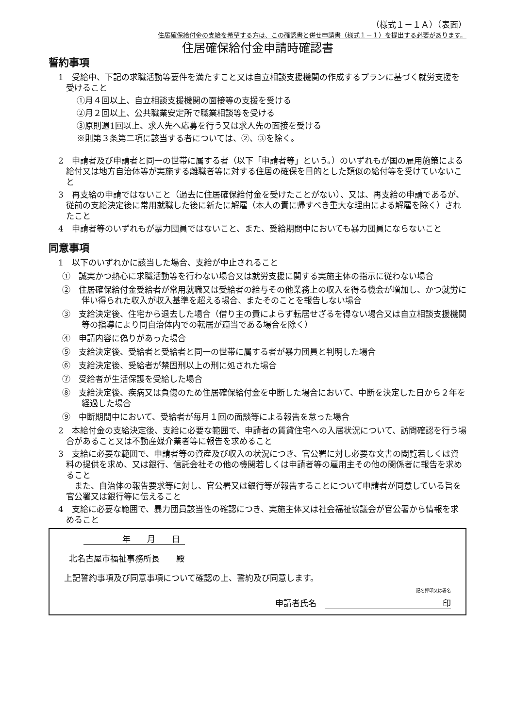（様式１－１Ａ）（表面）
住居確保給付金の支給を希望する方は、この確認書と併せ申請書（様式１－１）を提出する必要があります。
住居確保給付金申請時確認書
誓約事項
1　受給中、下記の求職活動等要件を満たすこと又は自立相談支援機関の作成するプランに基づく就労支援を受けること
①月４回以上、自立相談支援機関の面接等の支援を受ける
②月２回以上、公共職業安定所で職業相談等を受ける
③原則週1回以上、求人先へ応募を行う又は求人先の面接を受ける
※則第３条第二項に該当する者については、②、③を除く。
2　申請者及び申請者と同一の世帯に属する者（以下「申請者等」という。）のいずれもが国の雇用施策による給付又は地方自治体等が実施する離職者等に対する住居の確保を目的とした類似の給付等を受けていないこと
3　再支給の申請ではないこと（過去に住居確保給付金を受けたことがない）、又は、再支給の申請であるが、従前の支給決定後に常用就職した後に新たに解雇（本人の責に帰すべき重大な理由による解雇を除く）されたこと
4　申請者等のいずれもが暴力団員ではないこと、また、受給期間中においても暴力団員にならないこと
同意事項
1　以下のいずれかに該当した場合、支給が中止されること
①　誠実かつ熱心に求職活動等を行わない場合又は就労支援に関する実施主体の指示に従わない場合
②　住居確保給付金受給者が常用就職又は受給者の給与その他業務上の収入を得る機会が増加し、かつ就労に伴い得られた収入が収入基準を超える場合、またそのことを報告しない場合
③　支給決定後、住宅から退去した場合（借り主の責によらず転居せざるを得ない場合又は自立相談支援機関等の指導により同自治体内での転居が適当である場合を除く）
④　申請内容に偽りがあった場合
⑤　支給決定後、受給者と受給者と同一の世帯に属する者が暴力団員と判明した場合
⑥　支給決定後、受給者が禁固刑以上の刑に処された場合
⑦　受給者が生活保護を受給した場合
⑧　支給決定後、疾病又は負傷のため住居確保給付金を中断した場合において、中断を決定した日から２年を経過した場合
⑨　中断期間中において、受給者が毎月１回の面談等による報告を怠った場合
2　本給付金の支給決定後、支給に必要な範囲で、申請者の賃貸住宅への入居状況について、訪問確認を行う場合があること又は不動産媒介業者等に報告を求めること
3　支給に必要な範囲で、申請者等の資産及び収入の状況につき、官公署に対し必要な文書の閲覧若しくは資料の提供を求め、又は銀行、信託会社その他の機関若しくは申請者等の雇用主その他の関係者に報告を求めること
　また、自治体の報告要求等に対し、官公署又は銀行等が報告することについて申請者が同意している旨を官公署又は銀行等に伝えること
4　支給に必要な範囲で、暴力団員該当性の確認につき、実施主体又は社会福祉協議会が官公署から情報を求めること
年　　月　　日
北名古屋市福祉事務所長　　殿
上記誓約事項及び同意事項について確認の上、誓約及び同意します。
記名押印又は署名
申請者氏名　印